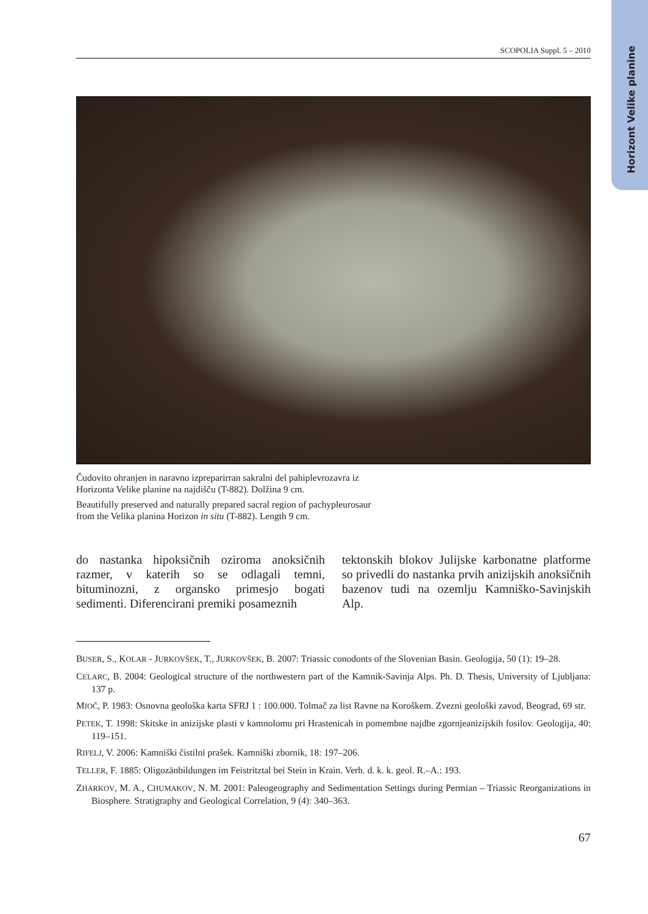Horizont Velike planine
SCOPOLIA Suppl. 5 – 2010
Čudovito ohranjen in naravno izpreparirran sakralni del pahiplevrozavra iz
Horizonta Velike planine na najdišču (T-882). Dolžina 9 cm.
Beautifully preserved and naturally prepared sacral region of pachypleurosaur
from the Velika planina Horizon in situ (T-882). Length 9 cm.
do nastanka hipoksičnih oziroma anoksičnih razmer, v katerih so se odlagali temni, bituminozni, z organsko primesjo bogati sedimenti. Diferencirani premiki posameznih
tektonskih blokov Julijske karbonatne platforme so privedli do nastanka prvih anizijskih anoksičnih bazenov tudi na ozemlju Kamniško-Savinjskih Alp.
BUSER, S., KOLAR - JURKOVŠEK, T., JURKOVŠEK, B. 2007: Triassic conodonts of the Slovenian Basin. Geologija, 50 (1): 19–28.
CELARC, B. 2004: Geological structure of the northwestern part of the Kamnik-Savinja Alps. Ph. D. Thesis, University of Ljubljana: 137 p.
MIOČ, P. 1983: Osnovna geološka karta SFRJ 1 : 100.000. Tolmač za list Ravne na Koroškem. Zvezni geološki zavod, Beograd, 69 str.
PETEK, T. 1998: Skitske in anizijske plasti v kamnolomu pri Hrastenicah in pomembne najdbe zgornjeanizijskih fosilov. Geologija, 40: 119–151.
RIFELJ, V. 2006: Kamniški čistilni prašek. Kamniški zbornik, 18: 197–206.
TELLER, F. 1885: Oligozänbildungen im Feistritztal bei Stein in Krain. Verh. d. k. k. geol. R.–A.: 193.
ZHARKOV, M. A., CHUMAKOV, N. M. 2001: Paleogeography and Sedimentation Settings during Permian – Triassic Reorganizations in Biosphere. Stratigraphy and Geological Correlation, 9 (4): 340–363.
67